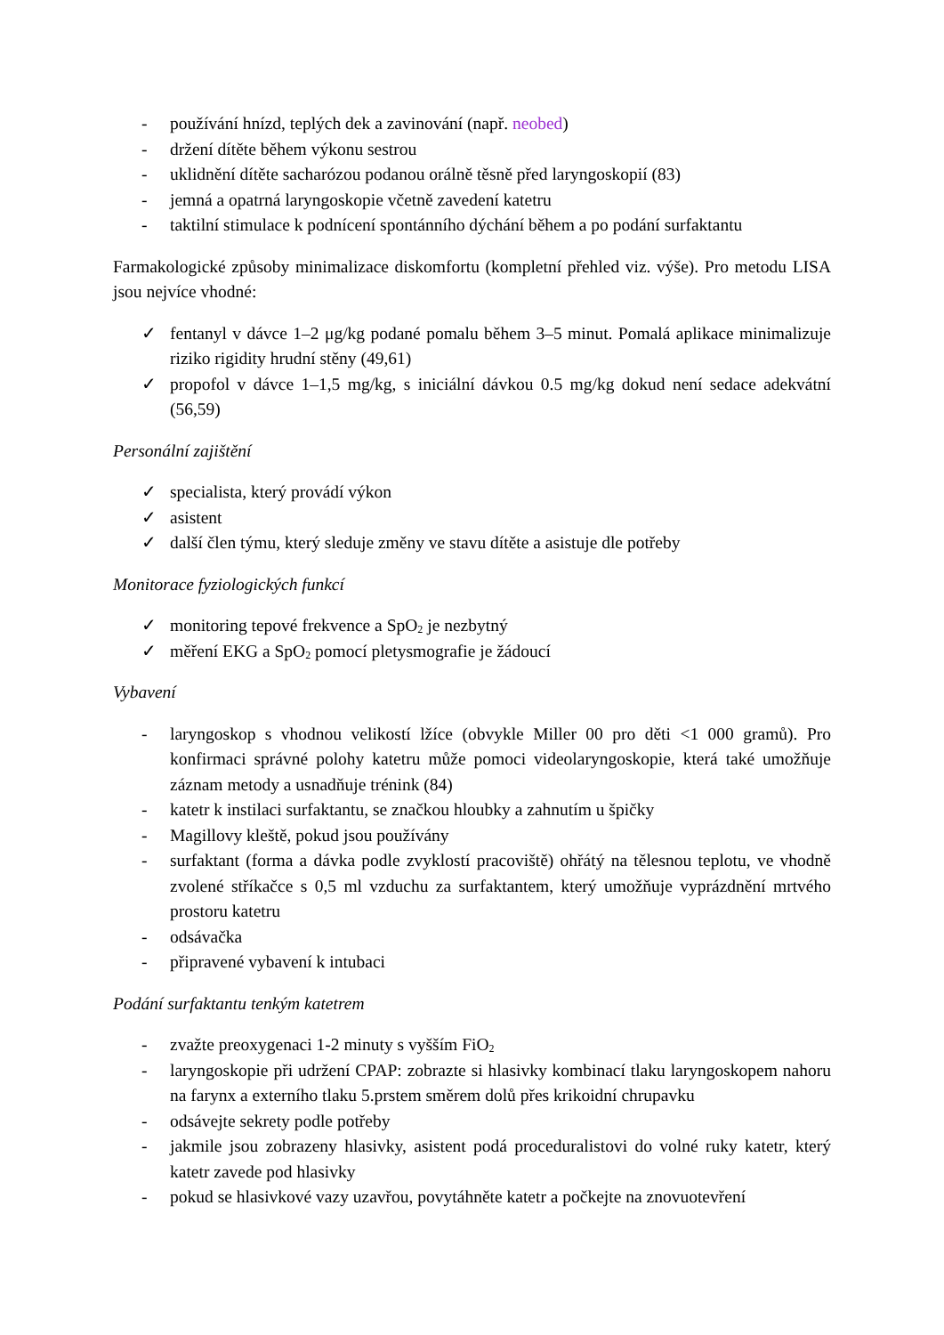- používání hnízd, teplých dek a zavinování (např. neobed)
- držení dítěte během výkonu sestrou
- uklidnění dítěte sacharózou podanou orálně těsně před laryngoskopií (83)
- jemná a opatrná laryngoskopie včetně zavedení katetru
- taktilní stimulace k podnícení spontánního dýchání během a po podání surfaktantu
Farmakologické způsoby minimalizace diskomfortu (kompletní přehled viz. výše). Pro metodu LISA jsou nejvíce vhodné:
✓ fentanyl v dávce 1–2 μg/kg podané pomalu během 3–5 minut. Pomalá aplikace minimalizuje riziko rigidity hrudní stěny (49,61)
✓ propofol v dávce 1–1,5 mg/kg, s iniciální dávkou 0.5 mg/kg dokud není sedace adekvátní (56,59)
Personální zajištění
✓ specialista, který provádí výkon
✓ asistent
✓ další člen týmu, který sleduje změny ve stavu dítěte a asistuje dle potřeby
Monitorace fyziologických funkcí
✓ monitoring tepové frekvence a SpO<sub>2</sub> je nezbytný
✓ měření EKG a SpO<sub>2</sub> pomocí pletysmografie je žádoucí
Vybavení
- laryngoskop s vhodnou velikostí lžíce (obvykle Miller 00 pro děti <1 000 gramů). Pro konfirmaci správné polohy katetru může pomoci videolaryngoskopie, která také umožňuje záznam metody a usnadňuje trénink (84)
- katetr k instilaci surfaktantu, se značkou hloubky a zahnutím u špičky
- Magillovy kleště, pokud jsou používány
- surfaktant (forma a dávka podle zvyklostí pracoviště) ohřátý na tělesnou teplotu, ve vhodně zvolené stříkačce s 0,5 ml vzduchu za surfaktantem, který umožňuje vyprázdnění mrtvého prostoru katetru
- odsávačka
- připravené vybavení k intubaci
Podání surfaktantu tenkým katetrem
- zvažte preoxygenaci 1-2 minuty s vyšším FiO<sub>2</sub>
- laryngoskopie při udržení CPAP: zobrazte si hlasivky kombinací tlaku laryngoskopem nahoru na farynx a externího tlaku 5.prstem směrem dolů přes krikoidní chrupavku
- odsávejte sekrety podle potřeby
- jakmile jsou zobrazeny hlasivky, asistent podá proceduralistovi do volné ruky katetr, který katetr zavede pod hlasivky
- pokud se hlasivkové vazy uzavřou, povytáhněte katetr a počkejte na znovuotevření